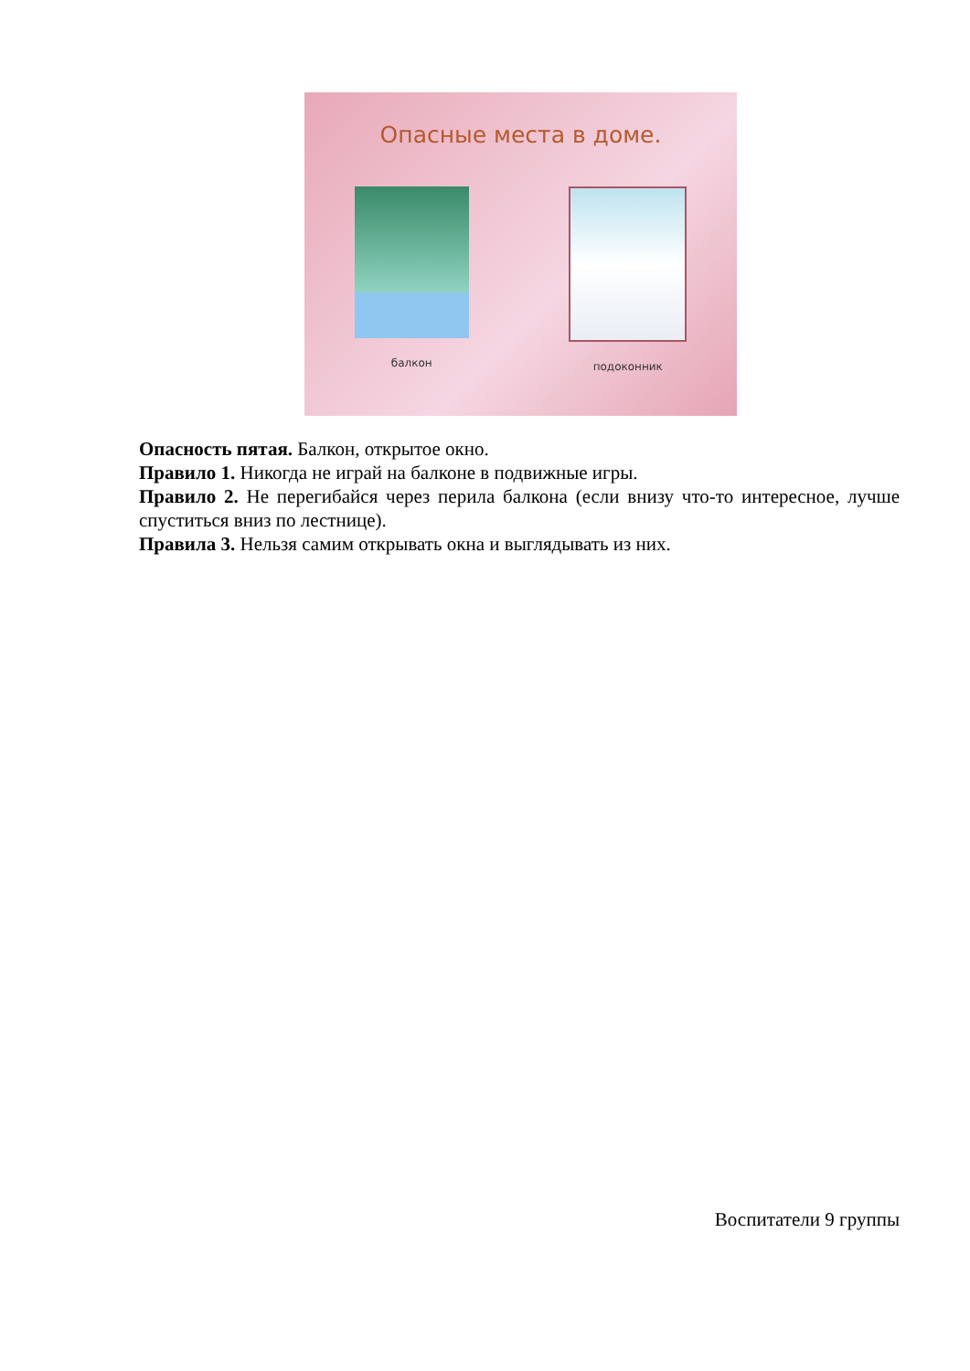Опасные места в доме.
балкон подоконник
Опасность пятая. Балкон, открытое окно.
Правило 1. Никогда не играй на балконе в подвижные игры.
Правило 2. Не перегибайся через перила балкона (если внизу что-то интересное, лучше спуститься вниз по лестнице).
Правила 3. Нельзя самим открывать окна и выглядывать из них.
Воспитатели 9 группы